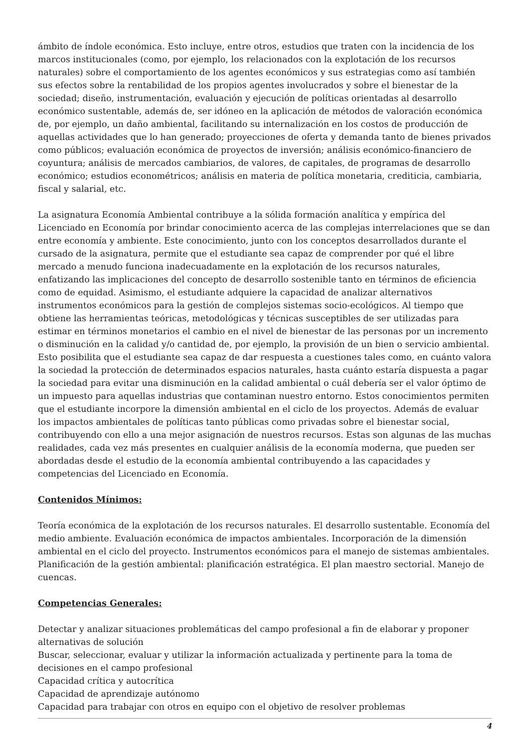ámbito de índole económica. Esto incluye, entre otros, estudios que traten con la incidencia de los marcos institucionales (como, por ejemplo, los relacionados con la explotación de los recursos naturales) sobre el comportamiento de los agentes económicos y sus estrategias como así también sus efectos sobre la rentabilidad de los propios agentes involucrados y sobre el bienestar de la sociedad; diseño, instrumentación, evaluación y ejecución de políticas orientadas al desarrollo económico sustentable, además de, ser idóneo en la aplicación de métodos de valoración económica de, por ejemplo, un daño ambiental, facilitando su internalización en los costos de producción de aquellas actividades que lo han generado; proyecciones de oferta y demanda tanto de bienes privados como públicos; evaluación económica de proyectos de inversión; análisis económico-financiero de coyuntura; análisis de mercados cambiarios, de valores, de capitales, de programas de desarrollo económico; estudios econométricos; análisis en materia de política monetaria, crediticia, cambiaria, fiscal y salarial, etc.
La asignatura Economía Ambiental contribuye a la sólida formación analítica y empírica del Licenciado en Economía por brindar conocimiento acerca de las complejas interrelaciones que se dan entre economía y ambiente. Este conocimiento, junto con los conceptos desarrollados durante el cursado de la asignatura, permite que el estudiante sea capaz de comprender por qué el libre mercado a menudo funciona inadecuadamente en la explotación de los recursos naturales, enfatizando las implicaciones del concepto de desarrollo sostenible tanto en términos de eficiencia como de equidad. Asimismo, el estudiante adquiere la capacidad de analizar alternativos instrumentos económicos para la gestión de complejos sistemas socio-ecológicos. Al tiempo que obtiene las herramientas teóricas, metodológicas y técnicas susceptibles de ser utilizadas para estimar en términos monetarios el cambio en el nivel de bienestar de las personas por un incremento o disminución en la calidad y/o cantidad de, por ejemplo, la provisión de un bien o servicio ambiental. Esto posibilita que el estudiante sea capaz de dar respuesta a cuestiones tales como, en cuánto valora la sociedad la protección de determinados espacios naturales, hasta cuánto estaría dispuesta a pagar la sociedad para evitar una disminución en la calidad ambiental o cuál debería ser el valor óptimo de un impuesto para aquellas industrias que contaminan nuestro entorno. Estos conocimientos permiten que el estudiante incorpore la dimensión ambiental en el ciclo de los proyectos. Además de evaluar los impactos ambientales de políticas tanto públicas como privadas sobre el bienestar social, contribuyendo con ello a una mejor asignación de nuestros recursos. Estas son algunas de las muchas realidades, cada vez más presentes en cualquier análisis de la economía moderna, que pueden ser abordadas desde el estudio de la economía ambiental contribuyendo a las capacidades y competencias del Licenciado en Economía.
Contenidos Mínimos:
Teoría económica de la explotación de los recursos naturales. El desarrollo sustentable. Economía del medio ambiente. Evaluación económica de impactos ambientales. Incorporación de la dimensión ambiental en el ciclo del proyecto. Instrumentos económicos para el manejo de sistemas ambientales. Planificación de la gestión ambiental: planificación estratégica. El plan maestro sectorial. Manejo de cuencas.
Competencias Generales:
Detectar y analizar situaciones problemáticas del campo profesional a fin de elaborar y proponer alternativas de solución
Buscar, seleccionar, evaluar y utilizar la información actualizada y pertinente para la toma de decisiones en el campo profesional
Capacidad crítica y autocrítica
Capacidad de aprendizaje autónomo
Capacidad para trabajar con otros en equipo con el objetivo de resolver problemas
4